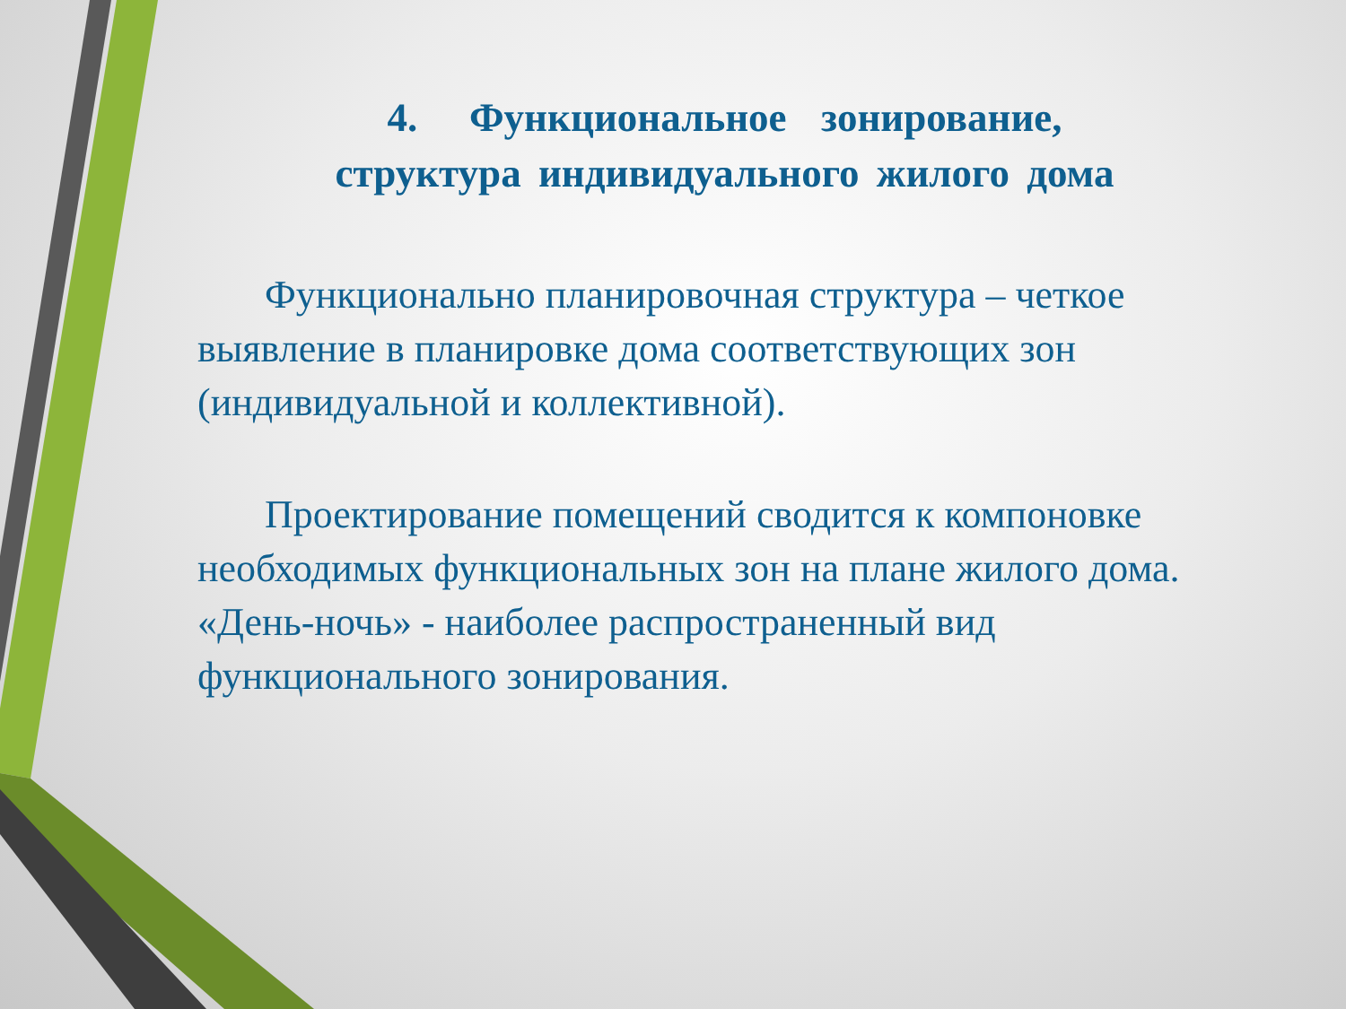4. Функциональное зонирование,
структура индивидуального жилого дома
Функционально планировочная структура – четкое выявление в планировке дома соответствующих зон (индивидуальной и коллективной).
Проектирование помещений сводится к компоновке необходимых функциональных зон на плане жилого дома. «День-ночь» - наиболее распространенный вид функционального зонирования.